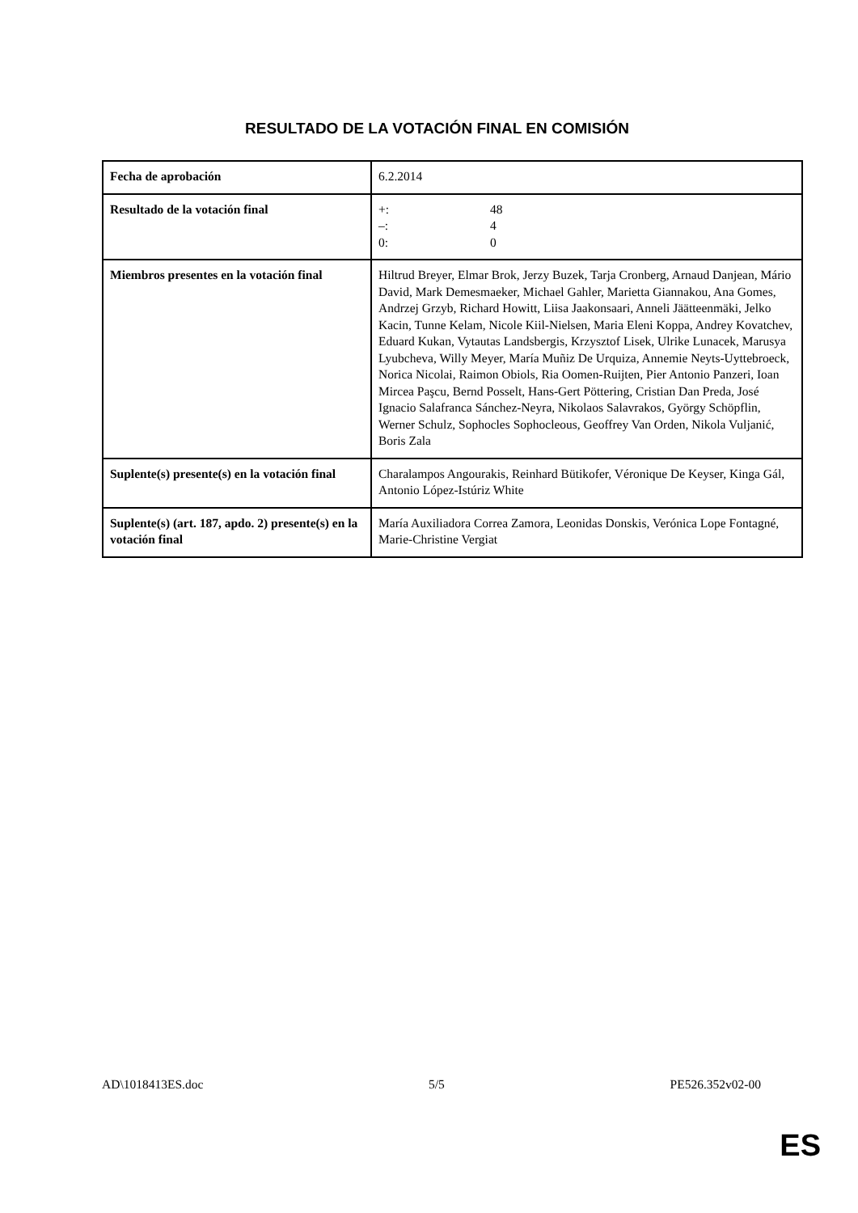RESULTADO DE LA VOTACIÓN FINAL EN COMISIÓN
| Fecha de aprobación | 6.2.2014 |
| Resultado de la votación final | +: 48 –: 4 0: 0 |
| Miembros presentes en la votación final | Hiltrud Breyer, Elmar Brok, Jerzy Buzek, Tarja Cronberg, Arnaud Danjean, Mário David, Mark Demesmaeker, Michael Gahler, Marietta Giannakou, Ana Gomes, Andrzej Grzyb, Richard Howitt, Liisa Jaakonsaari, Anneli Jäätteenmäki, Jelko Kacin, Tunne Kelam, Nicole Kiil-Nielsen, Maria Eleni Koppa, Andrey Kovatchev, Eduard Kukan, Vytautas Landsbergis, Krzysztof Lisek, Ulrike Lunacek, Marusya Lyubcheva, Willy Meyer, María Muñiz De Urquiza, Annemie Neyts-Uyttebroeck, Norica Nicolai, Raimon Obiols, Ria Oomen-Ruijten, Pier Antonio Panzeri, Ioan Mircea Paşcu, Bernd Posselt, Hans-Gert Pöttering, Cristian Dan Preda, José Ignacio Salafranca Sánchez-Neyra, Nikolaos Salavrakos, György Schöpflin, Werner Schulz, Sophocles Sophocleous, Geoffrey Van Orden, Nikola Vuljanić, Boris Zala |
| Suplente(s) presente(s) en la votación final | Charalampos Angourakis, Reinhard Bütikofer, Véronique De Keyser, Kinga Gál, Antonio López-Istúriz White |
| Suplente(s) (art. 187, apdo. 2) presente(s) en la votación final | María Auxiliadora Correa Zamora, Leonidas Donskis, Verónica Lope Fontagné, Marie-Christine Vergiat |
AD\1018413ES.doc 5/5 PE526.352v02-00
ES